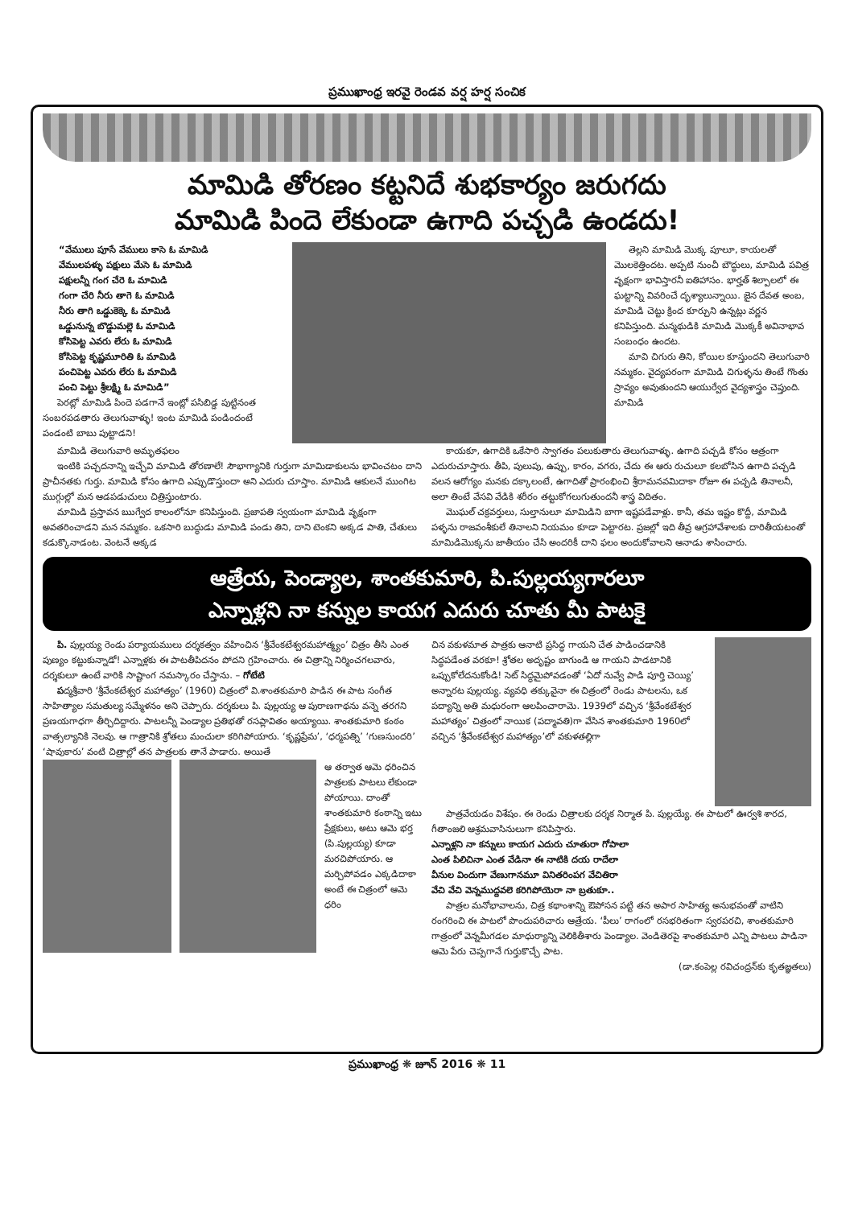ప్రముఖాంధ్ర ఇరవై రెండవ వర్ష హర్ష సంచిక
మామిడి తోరణం కట్టనిదే శుభకార్యం జరుగదు
మామిడి పిందె లేకుండా ఉగాది పచ్చడి ఉండదు!
“వేములు పూసే వేములు కాసె ఓ మామిడి
వేములపళ్ళు పక్షులు మేసె ఓ మామిడి
పక్షులన్నీ గంగ చేరె ఓ మామిడి
గంగా చేరి నీరు తాగె ఓ మామిడి
నీరు తాగి ఒడ్డుకెక్కె ఓ మామిడి
ఒడ్డునున్న బొడ్డుమల్లె ఓ మామిడి
కోసిపెట్ట ఎవరు లేరు ఓ మామిడి
కోసిపెట్ట కృష్ణమూరితి ఓ మామిడి
పంచిపెట్ట ఎవరు లేరు ఓ మామిడి
పంచి పెట్టు శ్రీలక్ష్మి ఓ మామిడి”
పెరట్లో మామిడి పిందె పడగానే ఇంట్లో పసిబిడ్డ పుట్టినంత సంబరపడతారు తెలుగువాళ్ళు! ఇంట మామిడి పండిందంటే పండంటి బాబు పుట్టాడని!
తెల్లని మామిడి మొక్క పూలూ, కాయలతో మొలకెత్తిందట. అప్పటి నుంచీ బౌద్ధులు, మామిడి పవిత్ర వృక్షంగా భావిస్తారనీ ఐతిహాసం. భార్హత్ శిల్పాలలో ఈ ఘట్టాన్ని వివరించే దృశ్యాలున్నాయి. జైన దేవత అంబ, మామిడి చెట్టు క్రింద కూర్చుని ఉన్నట్లు వర్ణన కనిపిస్తుంది. మన్మథుడికి మామిడి మొక్కకీ అవినాభావ సంబంధం ఉందట.
మావి చిగురు తిని, కోయిల కూస్తుందని తెలుగువారి నమ్మకం. వైద్యపరంగా మామిడి చిగుళ్ళను తింటే గొంతు స్రావ్యం అవుతుందని ఆయుర్వేద వైద్యశాస్త్రం చెప్తుంది. మామిడి
మామిడి తెలుగువారి అమృతఫలం
ఇంటికి పచ్చదనాన్ని ఇచ్చేవి మామిడి తోరణాలే! సౌభాగ్యానికి గుర్తుగా మామిడాకులను భావించటం దాని ప్రాచీనతకు గుర్తు. మామిడి కోసం ఉగాది ఎప్పుడొస్తుందా అని ఎదురు చూస్తాం. మామిడి ఆకులనే ముంగిట ముగ్గుల్లో మన ఆడపడుచులు చిత్రిస్తుంటారు.
మామిడి ప్రస్తావన ఋగ్వేద కాలంలోనూ కనిపిస్తుంది. ప్రజాపతి స్వయంగా మామిడి వృక్షంగా అవతరించాడని మన నమ్మకం. ఒకసారి బుద్ధుడు మామిడి పండు తిని, దాని టెంకని అక్కడ పాతి, చేతులు కడుక్కొనాడంట. వెంటనే అక్కడ
కాయకూ, ఉగాదికి ఒకేసారి స్వాగతం పలుకుతారు తెలుగువాళ్ళు. ఉగాది పచ్చడి కోసం ఆత్రంగా ఎదురుచూస్తారు. తీపి, పులుపు, ఉప్పు, కారం, వగరు, చేదు ఈ ఆరు రుచులూ కలబోసిన ఉగాది పచ్చడి వలన ఆరోగ్యం మనకు దక్కాలంటే, ఉగాదితో ప్రారంభించి శ్రీరామనవమిదాకా రోజూ ఈ పచ్చడి తినాలనీ, అలా తింటే వేసవి వేడికి శరీరం తట్టుకోగలుగుతుందనీ శాస్త్ర విదితం.
మొఘల్ చక్రవర్తులు, సుల్తానులూ మామిడిని బాగా ఇష్టపడేవాళ్లు. కానీ, తమ ఇష్టం కొద్దీ, మామిడి పళ్ళను రాజవంశీకులే తినాలని నియమం కూడా పెట్టారట. ప్రజల్లో ఇది తీవ్ర ఆగ్రహావేశాలకు దారితీయటంతో మామిడిమొక్కను జాతీయం చేసి అందరికీ దాని ఫలం అందుకోవాలని ఆనాడు శాసించారు.
ఆత్రేయ, పెండ్యాల, శాంతకుమారి, పి.పుల్లయ్యగారలూ
ఎన్నాళ్లని నా కన్నుల కాయగ ఎదురు చూతు మీ పాటకై
పి. పుల్లయ్య రెండు పర్యాయములు దర్శకత్వం వహించిన ‘శ్రీవేంకటేశ్వరమహాత్మ్యం’ చిత్రం తీసి ఎంత పుణ్యం కట్టుకున్నాడో! ఎన్నాళ్లకు ఈ పాటతీపిదనం పోదని గ్రహించారు. ఈ చిత్రాన్ని నిర్మించగలవారు, దర్శకులూ ఉంటే వారికి సాష్టాంగ నమస్కారం చేస్తాను. – గోటేటి
పద్మశ్రీవారి ‘శ్రీవేంకటేశ్వర మహాత్యం’ (1960) చిత్రంలో వి.శాంతకుమారి పాడిన ఈ పాట సంగీత సాహిత్యాల సమతుల్య సమ్మేళనం అని చెప్పారు. దర్శకులు పి. పుల్లయ్య ఆ పురాణగాథను వన్నె తరగని ప్రణయగాధగా తీర్చిదిద్దారు. పాటలన్నీ పెండ్యాల ప్రతిభతో రసప్లావితం అయ్యాయి. శాంతకుమారి కంఠం వాత్సల్యానికి నెలవు. ఆ గాత్రానికి శ్రోతలు మంచులా కరిగిపోయారు. ‘కృష్ణప్రేమ’, ‘ధర్మపత్ని’ ‘గుణసుందరి’ ‘షావుకారు’ వంటి చిత్రాల్లో తన పాత్రలకు తానే పాడారు. అయితే
ఆ తర్వాత ఆమె ధరించిన పాత్రలకు పాటలు లేకుండా పోయాయి. దాంతో శాంతకుమారి కంఠాన్ని ఇటు ప్రేక్షకులు, అటు ఆమె భర్త (పి.పుల్లయ్య) కూడా మరచిపోయారు. ఆ మర్చిపోవడం ఎక్కడిదాకా అంటే ఈ చిత్రంలో ఆమె ధరిం
చిన వకుళమాత పాత్రకు ఆనాటి ప్రసిద్ధ గాయని చేత పాడించడానికి సిద్ధపడేంత వరకూ! శ్రోతల అదృష్టం బాగుండి ఆ గాయని పాడటానికి ఒప్పుకోలేదనుకోండి! సెట్ సిద్ధమైపోవడంతో ‘ఏదో నువ్వే పాడి పూర్తి చెయ్యి’ అన్నారట పుల్లయ్య. వ్యవధి తక్కువైనా ఈ చిత్రంలో రెండు పాటలను, ఒక పద్యాన్ని అతి మధురంగా ఆలపించారామె. 1939లో వచ్చిన ‘శ్రీవేంకటేశ్వర మహాత్యం’ చిత్రంలో నాయిక (పద్మావతి)గా వేసిన శాంతకుమారి 1960లో వచ్చిన ‘శ్రీవేంకటేశ్వర మహాత్యం’లో వకుళతల్లిగా
పాత్రవేయడం విశేషం. ఈ రెండు చిత్రాలకు దర్శక నిర్మాత పి. పుల్లయ్యే. ఈ పాటలో ఊర్వశి శారద, గీతాంజలి ఆశ్రమవాసినులుగా కనిపిస్తారు.
ఎన్నాళ్లని నా కన్నులు కాయగ ఎదురు చూతురా గోపాలా
ఎంత పిలిచినా ఎంత వేడినా ఈ నాటికి దయ రాదేలా
వీనుల విందుగా వేణుగానమూ వినితరింపగ వేచితిరా
వేచి వేచి వెన్నముద్దవలె కరిగిపోయెరా నా బ్రతుకూ..
పాత్రల మనోభావాలను, చిత్ర కథాంశాన్ని ఔపోసన పట్టి తన అపార సాహిత్య అనుభవంతో వాటిని రంగరించి ఈ పాటలో పొందుపరిచారు ఆత్రేయ. ‘పీలు’ రాగంలో రసభరితంగా స్వరపరచి, శాంతకుమారి గాత్రంలో వెన్నమీగడల మాధుర్యాన్ని వెలికితీశారు పెండ్యాల. వెండితెరపై శాంతకుమారి ఎన్ని పాటలు పాడినా ఆమె పేరు చెప్పగానే గుర్తుకొచ్చే పాట.
(డా.కంపెల్ల రవిచంద్రన్‌కు కృతజ్ఞతలు)
ప్రముఖాంధ్ర ❋ జూన్ 2016 ❋ 11